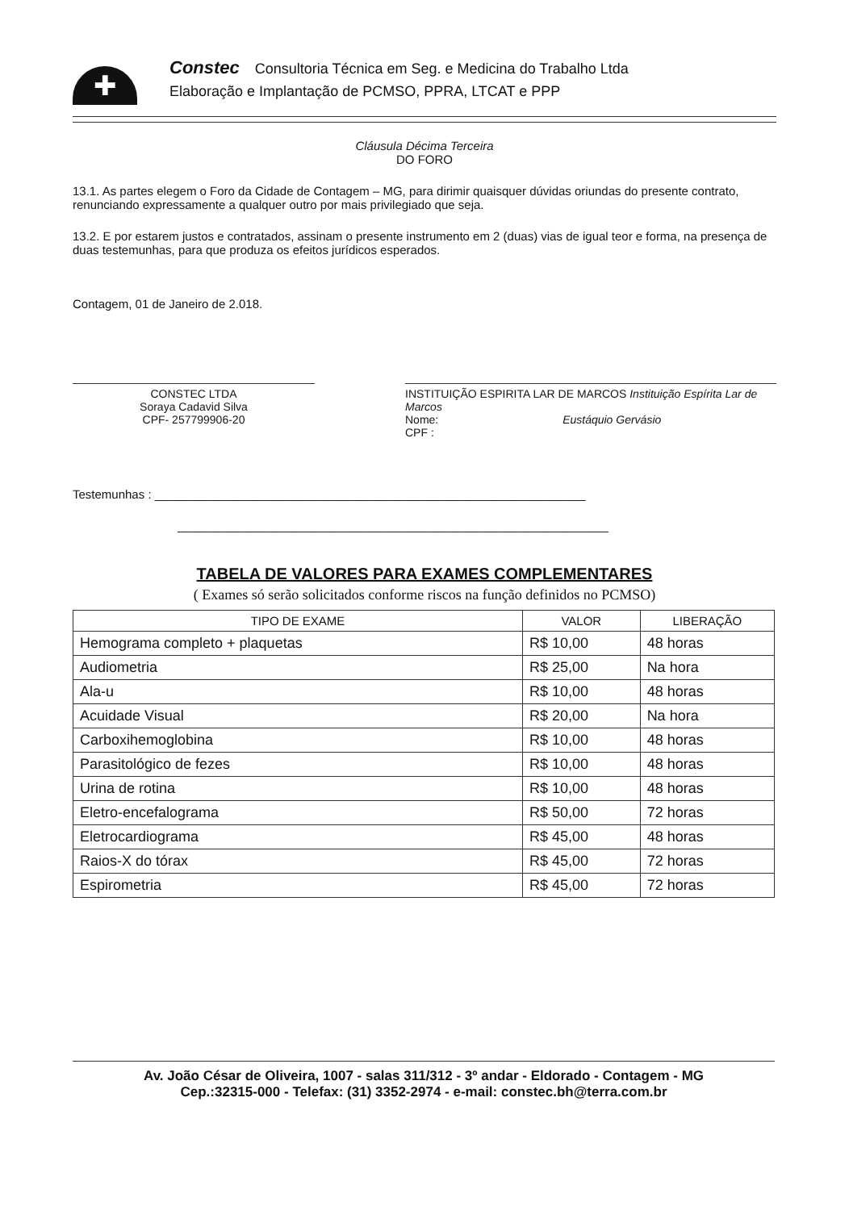✚
Constec Consultoria Técnica em Seg. e Medicina do Trabalho Ltda
Elaboração e Implantação de PCMSO, PPRA, LTCAT e PPP
Cláusula Décima Terceira
DO FORO
13.1. As partes elegem o Foro da Cidade de Contagem – MG, para dirimir quaisquer dúvidas oriundas do presente contrato, renunciando expressamente a qualquer outro por mais privilegiado que seja.
13.2. E por estarem justos e contratados, assinam o presente instrumento em 2 (duas) vias de igual teor e forma, na presença de duas testemunhas, para que produza os efeitos jurídicos esperados.
Contagem, 01 de Janeiro de 2.018.
CONSTEC LTDA
Soraya Cadavid Silva
CPF- 257799906-20
INSTITUIÇÃO ESPIRITA LAR DE MARCOS Instituição Espírita Lar de Marcos
Nome: Eustáquio Gervásio
CPF :
Testemunhas : ________________________________________________________________
________________________________________________________________
TABELA DE VALORES PARA EXAMES COMPLEMENTARES
( Exames só serão solicitados conforme riscos na função definidos no PCMSO)
| TIPO DE EXAME | VALOR | LIBERAÇÃO |
| --- | --- | --- |
| Hemograma completo + plaquetas | R$ 10,00 | 48 horas |
| Audiometria | R$ 25,00 | Na hora |
| Ala-u | R$ 10,00 | 48 horas |
| Acuidade Visual | R$ 20,00 | Na hora |
| Carboxihemoglobina | R$ 10,00 | 48 horas |
| Parasitológico de fezes | R$ 10,00 | 48 horas |
| Urina de rotina | R$ 10,00 | 48 horas |
| Eletro-encefalograma | R$ 50,00 | 72 horas |
| Eletrocardiograma | R$ 45,00 | 48 horas |
| Raios-X do tórax | R$ 45,00 | 72 horas |
| Espirometria | R$ 45,00 | 72 horas |
Av. João César de Oliveira, 1007 - salas 311/312 - 3º andar - Eldorado - Contagem - MG
Cep.:32315-000 - Telefax: (31) 3352-2974 - e-mail: constec.bh@terra.com.br